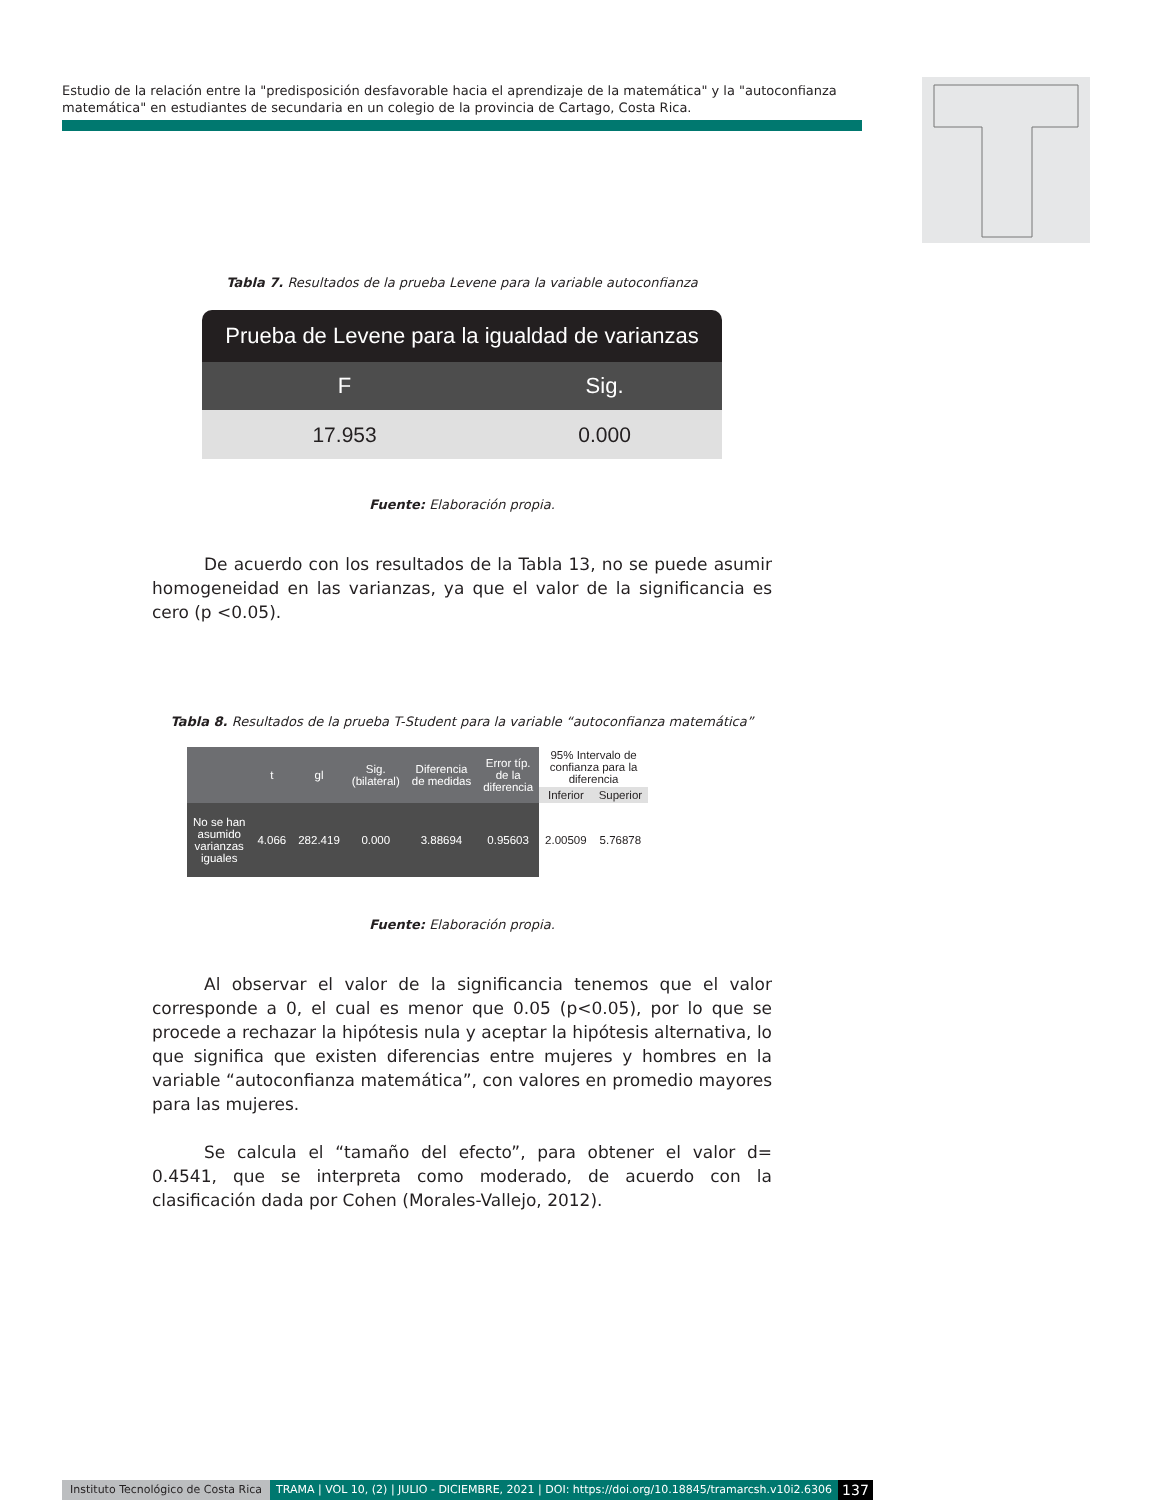Estudio de la relación entre la "predisposición desfavorable hacia el aprendizaje de la matemática" y la "autoconfianza matemática" en estudiantes de secundaria en un colegio de la provincia de Cartago, Costa Rica.
Tabla 7. Resultados de la prueba Levene para la variable autoconfianza
| Prueba de Levene para la igualdad de varianzas | |
| --- | --- |
| F | Sig. |
| 17.953 | 0.000 |
Fuente: Elaboración propia.
De acuerdo con los resultados de la Tabla 13, no se puede asumir homogeneidad en las varianzas, ya que el valor de la significancia es cero (p <0.05).
Tabla 8. Resultados de la prueba T-Student para la variable “autoconfianza matemática”
| | t | gl | Sig. (bilateral) | Diferencia de medidas | Error típ. de la diferencia | 95% Intervalo de confianza para la diferencia | |
| --- | --- | --- | --- | --- | --- | --- | --- |
| | | | | | | Inferior | Superior |
| No se han asumido varianzas iguales | 4.066 | 282.419 | 0.000 | 3.88694 | 0.95603 | 2.00509 | 5.76878 |
Fuente: Elaboración propia.
Al observar el valor de la significancia tenemos que el valor corresponde a 0, el cual es menor que 0.05 (p<0.05), por lo que se procede a rechazar la hipótesis nula y aceptar la hipótesis alternativa, lo que significa que existen diferencias entre mujeres y hombres en la variable “autoconfianza matemática”, con valores en promedio mayores para las mujeres.
Se calcula el “tamaño del efecto”, para obtener el valor d= 0.4541, que se interpreta como moderado, de acuerdo con la clasificación dada por Cohen (Morales-Vallejo, 2012).
Instituto Tecnológico de Costa Rica TRAMA | VOL 10, (2) | JULIO - DICIEMBRE, 2021 | DOI: https://doi.org/10.18845/tramarcsh.v10i2.6306 137